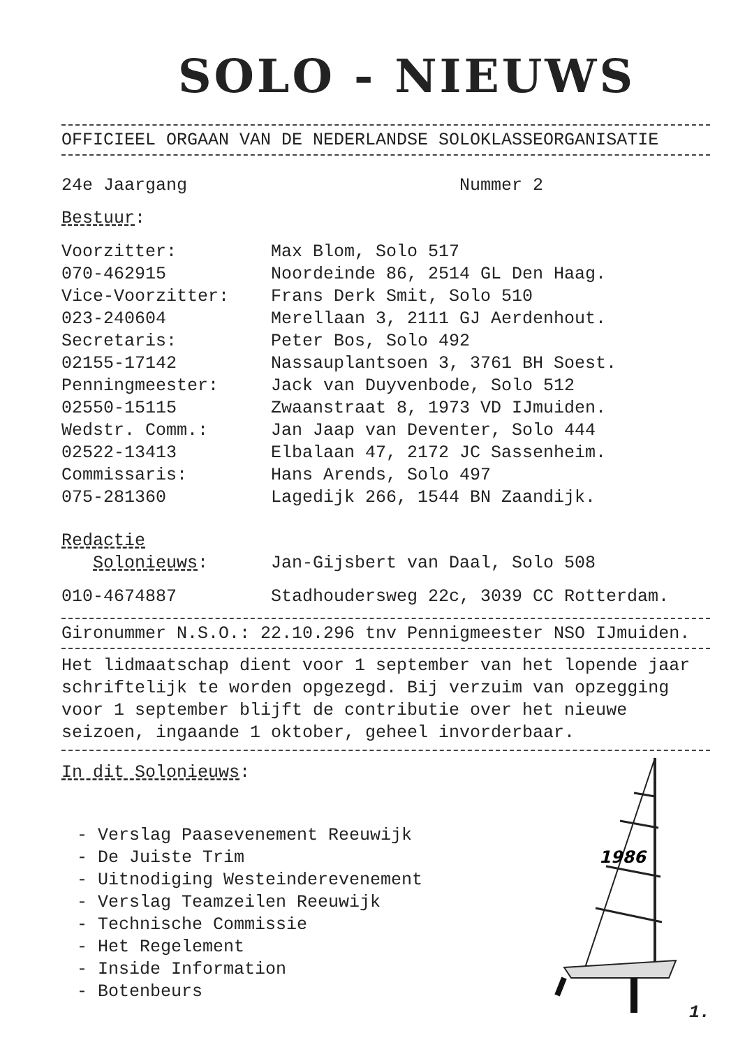SOLO - NIEUWS
OFFICIEEL ORGAAN VAN DE NEDERLANDSE SOLOKLASSEORGANISATIE
24e Jaargang Nummer 2
Bestuur:
| Voorzitter: | Max Blom, Solo 517 |
| 070-462915 | Noordeinde 86, 2514 GL Den Haag. |
| Vice-Voorzitter: | Frans Derk Smit, Solo 510 |
| 023-240604 | Merellaan 3, 2111 GJ Aerdenhout. |
| Secretaris: | Peter Bos, Solo 492 |
| 02155-17142 | Nassauplantsoen 3, 3761 BH Soest. |
| Penningmeester: | Jack van Duyvenbode, Solo 512 |
| 02550-15115 | Zwaanstraat 8, 1973 VD IJmuiden. |
| Wedstr. Comm.: | Jan Jaap van Deventer, Solo 444 |
| 02522-13413 | Elbalaan 47, 2172 JC Sassenheim. |
| Commissaris: | Hans Arends, Solo 497 |
| 075-281360 | Lagedijk 266, 1544 BN Zaandijk. |
| Redactie Solonieuws : | Jan-Gijsbert van Daal, Solo 508 |
| 010-4674887 | Stadhoudersweg 22c, 3039 CC Rotterdam. |
Gironummer N.S.O.: 22.10.296 tnv Pennigmeester NSO IJmuiden.
Het lidmaatschap dient voor 1 september van het lopende jaar schriftelijk te worden opgezegd. Bij verzuim van opzegging voor 1 september blijft de contributie over het nieuwe seizoen, ingaande 1 oktober, geheel invorderbaar.
In dit Solonieuws:
- Verslag Paasevenement Reeuwijk
- De Juiste Trim
- Uitnodiging Westeinderevenement
- Verslag Teamzeilen Reeuwijk
- Technische Commissie
- Het Regelement
- Inside Information
- Botenbeurs
1986
1.